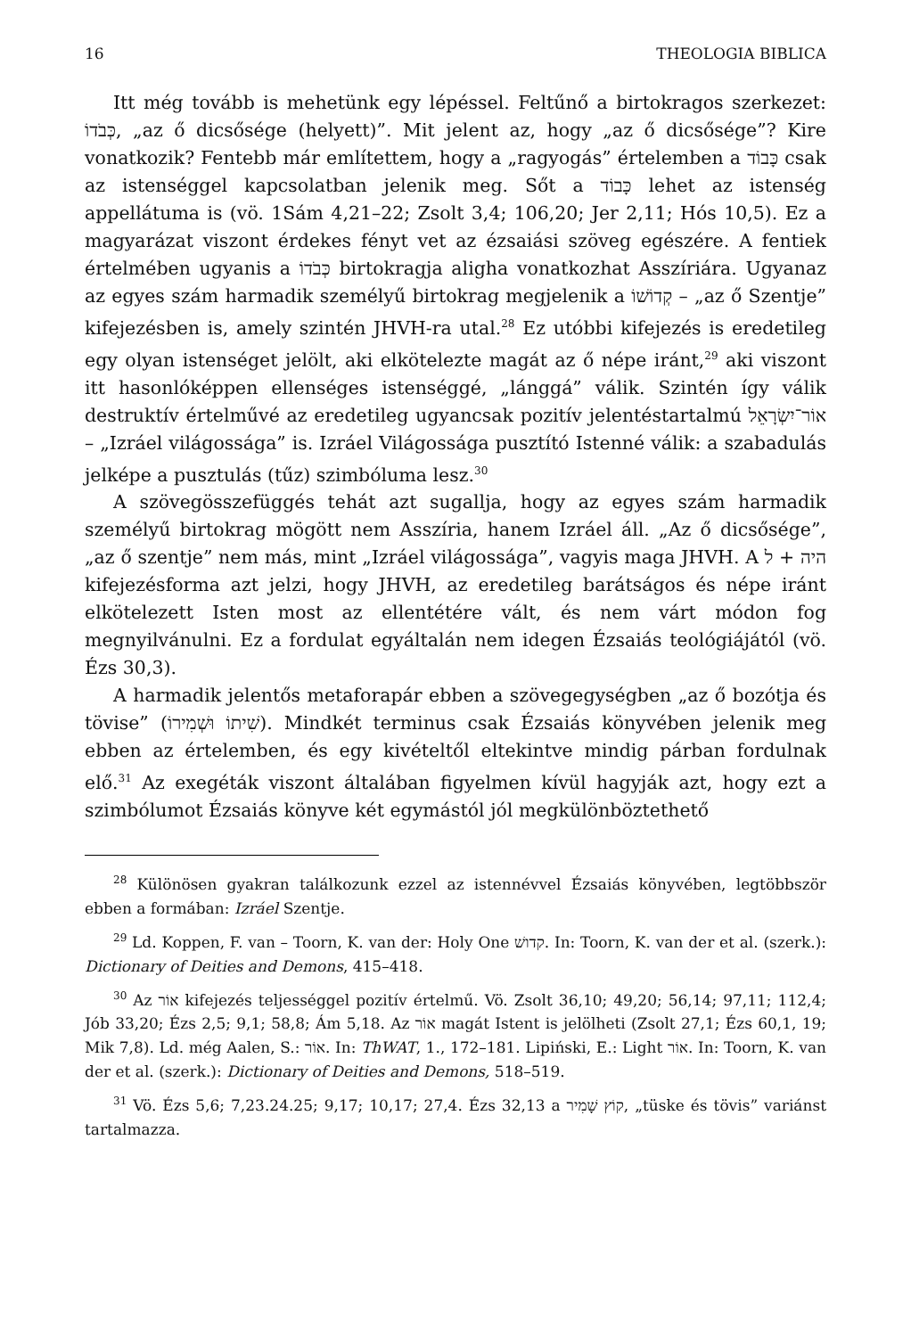16 THEOLOGIA BIBLICA
Itt még tovább is mehetünk egy lépéssel. Feltűnő a birtokragos szerkezet: כְּבֹדוֹ, „az ő dicsősége (helyett)”. Mit jelent az, hogy „az ő dicsősége”? Kire vonatkozik? Fentebb már említettem, hogy a „ragyogás” értelemben a כָּבוֹד csak az istenséggel kapcsolatban jelenik meg. Sőt a כָּבוֹד lehet az istenség appellátuma is (vö. 1Sám 4,21–22; Zsolt 3,4; 106,20; Jer 2,11; Hós 10,5). Ez a magyarázat viszont érdekes fényt vet az ézsaiási szöveg egészére. A fentiek értelmében ugyanis a כְּבֹדוֹ birtokragja aligha vonatkozhat Asszíriára. Ugyanaz az egyes szám harmadik személyű birtokrag megjelenik a קְדוֹשׁוֹ – „az ő Szentje” kifejezésben is, amely szintén JHVH-ra utal.<sup>28</sup> Ez utóbbi kifejezés is eredetileg egy olyan istenséget jelölt, aki elkötelezte magát az ő népe iránt,<sup>29</sup> aki viszont itt hasonlóképpen ellenséges istenséggé, „lánggá” válik. Szintén így válik destruktív értelművé az eredetileg ugyancsak pozitív jelentéstartalmú אוֹר־יִשְׂרָאֵל – „Izráel világossága” is. Izráel Világossága pusztító Istenné válik: a szabadulás jelképe a pusztulás (tűz) szimbóluma lesz.<sup>30</sup>
A szövegösszefüggés tehát azt sugallja, hogy az egyes szám harmadik személyű birtokrag mögött nem Asszíria, hanem Izráel áll. „Az ő dicsősége”, „az ő szentje” nem más, mint „Izráel világossága”, vagyis maga JHVH. A היה + ל kifejezésforma azt jelzi, hogy JHVH, az eredetileg barátságos és népe iránt elkötelezett Isten most az ellentétére vált, és nem várt módon fog megnyilvánulni. Ez a fordulat egyáltalán nem idegen Ézsaiás teológiájától (vö. Ézs 30,3).
A harmadik jelentős metaforapár ebben a szövegegységben „az ő bozótja és tövise” (שִׁיתוֹ וּשְׁמִירוֹ). Mindkét terminus csak Ézsaiás könyvében jelenik meg ebben az értelemben, és egy kivételtől eltekintve mindig párban fordulnak elő.<sup>31</sup> Az exegéták viszont általában figyelmen kívül hagyják azt, hogy ezt a szimbólumot Ézsaiás könyve két egymástól jól megkülönböztethető
<sup>28</sup> Különösen gyakran találkozunk ezzel az istennévvel Ézsaiás könyvében, legtöbbször ebben a formában: Izráel Szentje.
<sup>29</sup> Ld. Koppen, F. van – Toorn, K. van der: Holy One קדושׁ. In: Toorn, K. van der et al. (szerk.): Dictionary of Deities and Demons, 415–418.
<sup>30</sup> Az אוֹר kifejezés teljességgel pozitív értelmű. Vö. Zsolt 36,10; 49,20; 56,14; 97,11; 112,4; Jób 33,20; Ézs 2,5; 9,1; 58,8; Ám 5,18. Az אוֹר magát Istent is jelölheti (Zsolt 27,1; Ézs 60,1, 19; Mik 7,8). Ld. még Aalen, S.: אוֹר. In: ThWAT, 1., 172–181. Lipiński, E.: Light אוֹר. In: Toorn, K. van der et al. (szerk.): Dictionary of Deities and Demons, 518–519.
<sup>31</sup> Vö. Ézs 5,6; 7,23.24.25; 9,17; 10,17; 27,4. Ézs 32,13 a קוֹץ שָׁמִיר, „tüske és tövis” variánst tartalmazza.